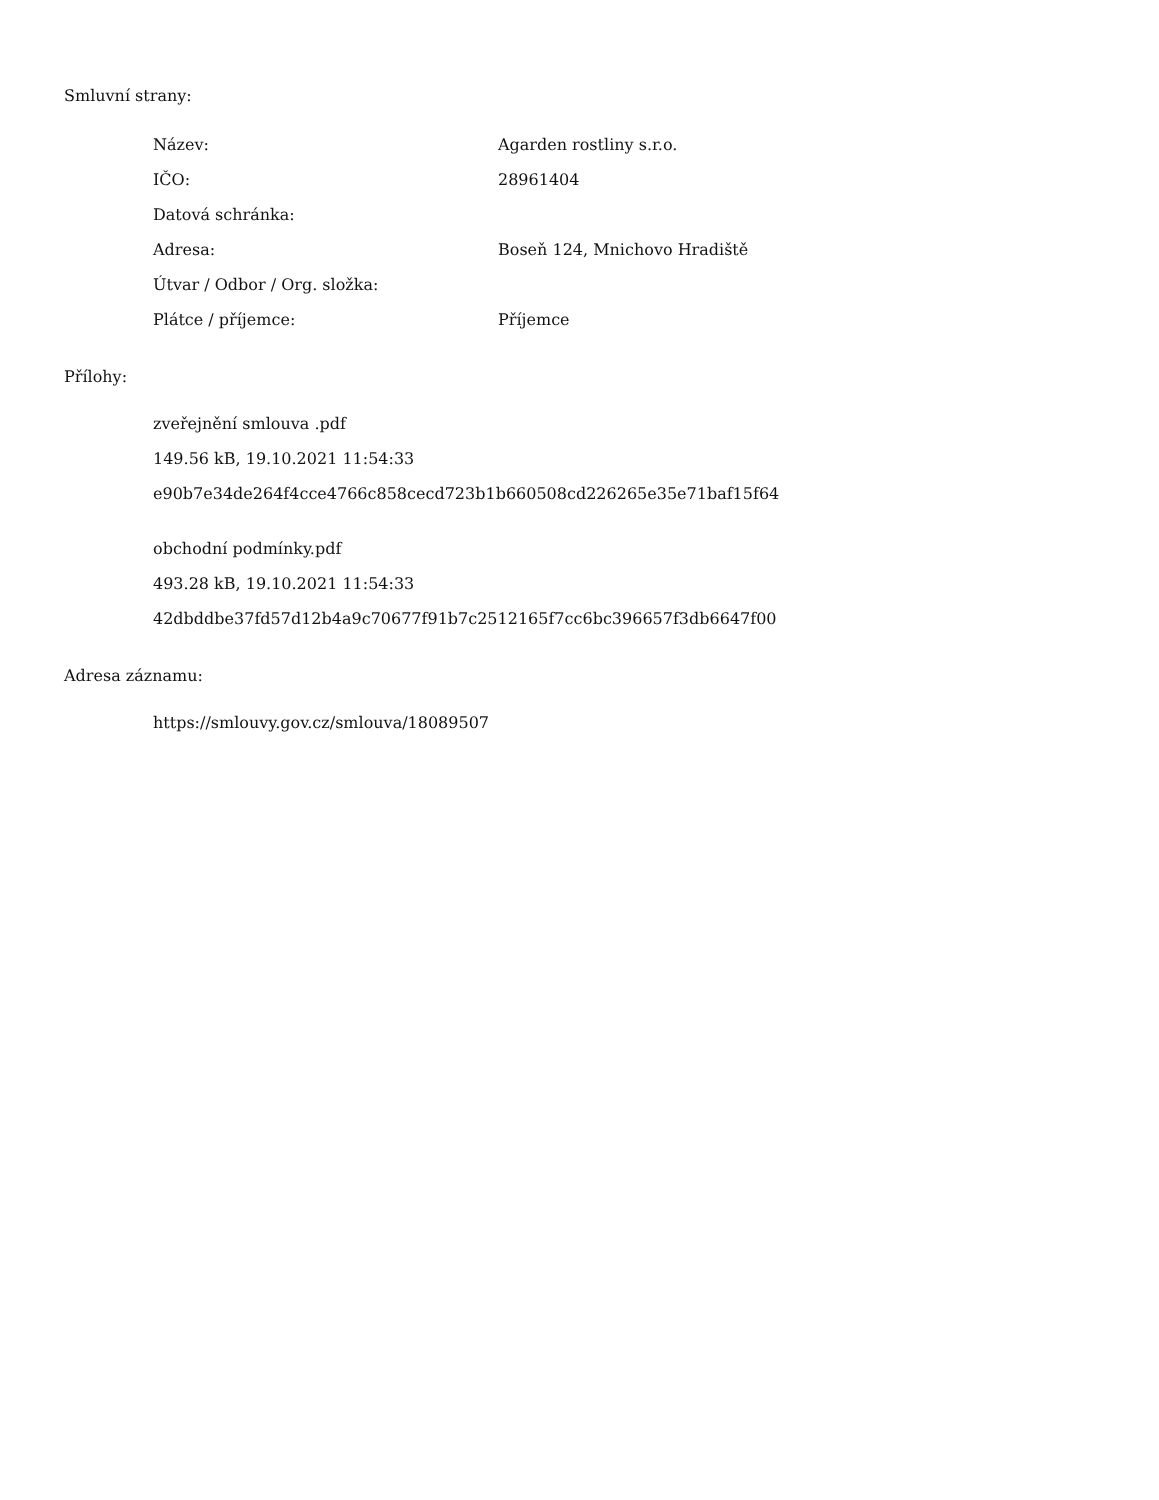Smluvní strany:
| Název: | Agarden rostliny s.r.o. |
| IČO: | 28961404 |
| Datová schránka: | |
| Adresa: | Boseň 124, Mnichovo Hradiště |
| Útvar / Odbor / Org. složka: | |
| Plátce / příjemce: | Příjemce |
Přílohy:
zveřejnění smlouva .pdf
149.56 kB, 19.10.2021 11:54:33
e90b7e34de264f4cce4766c858cecd723b1b660508cd226265e35e71baf15f64
obchodní podmínky.pdf
493.28 kB, 19.10.2021 11:54:33
42dbddbe37fd57d12b4a9c70677f91b7c2512165f7cc6bc396657f3db6647f00
Adresa záznamu:
https://smlouvy.gov.cz/smlouva/18089507